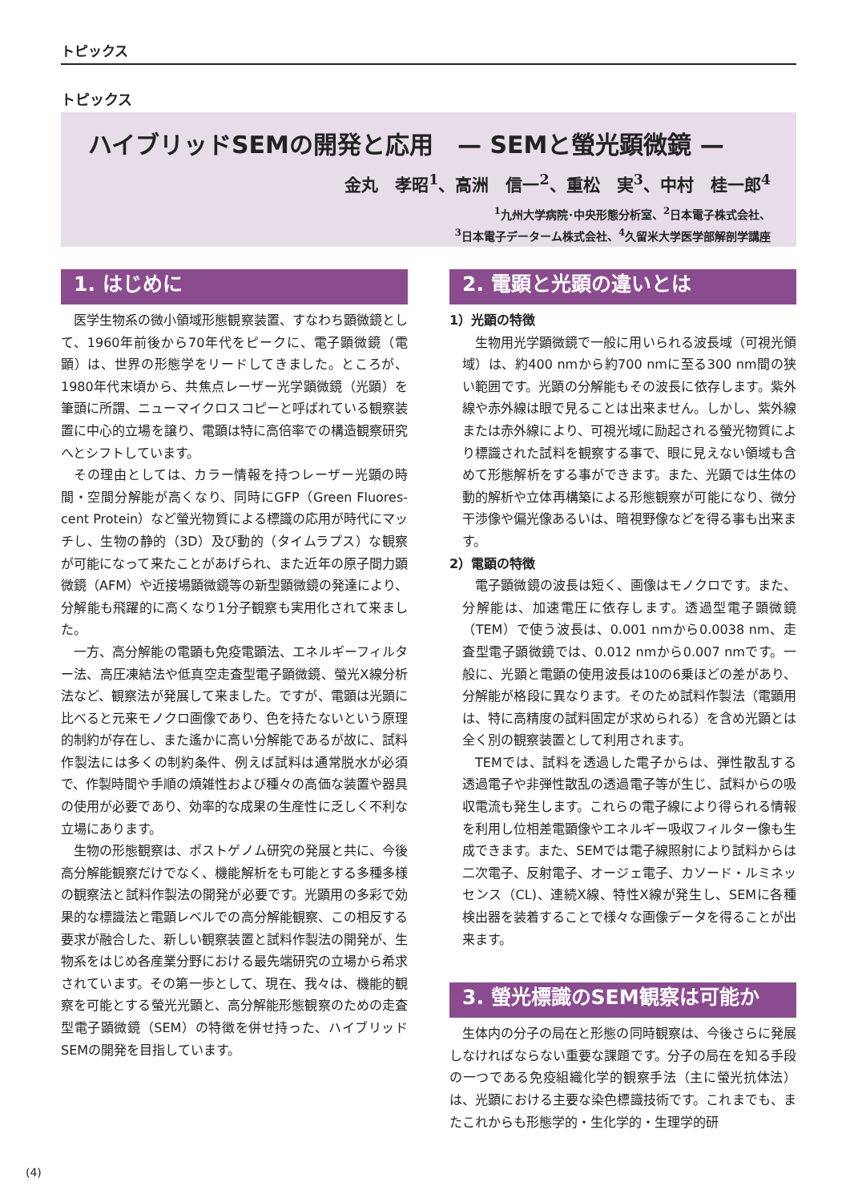トピックス
トピックス
ハイブリッドSEMの開発と応用　— SEMと螢光顕微鏡 —
金丸　孝昭<sup>1</sup>、高洲　信一<sup>2</sup>、重松　実<sup>3</sup>、中村　桂一郎<sup>4</sup>
<sup>1</sup> 九州大学病院･中央形態分析室、<sup>2</sup>日本電子株式会社、
<sup>3</sup> 日本電子データーム株式会社、<sup>4</sup>久留米大学医学部解剖学講座
1. はじめに
医学生物系の微小領域形態観察装置、すなわち顕微鏡として、1960年前後から70年代をピークに、電子顕微鏡（電顕）は、世界の形態学をリードしてきました。ところが、1980年代末頃から、共焦点レーザー光学顕微鏡（光顕）を筆頭に所謂、ニューマイクロスコピーと呼ばれている観察装置に中心的立場を譲り、電顕は特に高倍率での構造観察研究へとシフトしています。
その理由としては、カラー情報を持つレーザー光顕の時間・空間分解能が高くなり、同時にGFP（Green Fluores-cent Protein）など螢光物質による標識の応用が時代にマッチし、生物の静的（3D）及び動的（タイムラプス）な観察が可能になって来たことがあげられ、また近年の原子間力顕微鏡（AFM）や近接場顕微鏡等の新型顕微鏡の発達により、分解能も飛躍的に高くなり1分子観察も実用化されて来ました。
一方、高分解能の電顕も免疫電顕法、エネルギーフィルター法、高圧凍結法や低真空走査型電子顕微鏡、螢光X線分析法など、観察法が発展して来ました。ですが、電顕は光顕に比べると元来モノクロ画像であり、色を持たないという原理的制約が存在し、また遙かに高い分解能であるが故に、試料作製法には多くの制約条件、例えば試料は通常脱水が必須で、作製時間や手順の煩雑性および種々の高価な装置や器具の使用が必要であり、効率的な成果の生産性に乏しく不利な立場にあります。
生物の形態観察は、ポストゲノム研究の発展と共に、今後高分解能観察だけでなく、機能解析をも可能とする多種多様の観察法と試料作製法の開発が必要です。光顕用の多彩で効果的な標識法と電顕レベルでの高分解能観察、この相反する要求が融合した、新しい観察装置と試料作製法の開発が、生物系をはじめ各産業分野における最先端研究の立場から希求されています。その第一歩として、現在、我々は、機能的観察を可能とする螢光光顕と、高分解能形態観察のための走査型電子顕微鏡（SEM）の特徴を併せ持った、ハイブリッドSEMの開発を目指しています。
2. 電顕と光顕の違いとは
1）光顕の特徴
生物用光学顕微鏡で一般に用いられる波長域（可視光領域）は、約400 nmから約700 nmに至る300 nm間の狭い範囲です。光顕の分解能もその波長に依存します。紫外線や赤外線は眼で見ることは出来ません。しかし、紫外線または赤外線により、可視光域に励起される螢光物質により標識された試料を観察する事で、眼に見えない領域も含めて形態解析をする事ができます。また、光顕では生体の動的解析や立体再構築による形態観察が可能になり、微分干渉像や偏光像あるいは、暗視野像などを得る事も出来ます。
2）電顕の特徴
電子顕微鏡の波長は短く、画像はモノクロです。また、分解能は、加速電圧に依存します。透過型電子顕微鏡（TEM）で使う波長は、0.001 nmから0.0038 nm、走査型電子顕微鏡では、0.012 nmから0.007 nmです。一般に、光顕と電顕の使用波長は10の6乗ほどの差があり、分解能が格段に異なります。そのため試料作製法（電顕用は、特に高精度の試料固定が求められる）を含め光顕とは全く別の観察装置として利用されます。
TEMでは、試料を透過した電子からは、弾性散乱する透過電子や非弾性散乱の透過電子等が生じ、試料からの吸収電流も発生します。これらの電子線により得られる情報を利用し位相差電顕像やエネルギー吸収フィルター像も生成できます。また、SEMでは電子線照射により試料からは二次電子、反射電子、オージェ電子、カソード・ルミネッセンス（CL)、連続X線、特性X線が発生し、SEMに各種検出器を装着することで様々な画像データを得ることが出来ます。
3. 螢光標識のSEM観察は可能か
生体内の分子の局在と形態の同時観察は、今後さらに発展しなければならない重要な課題です。分子の局在を知る手段の一つである免疫組織化学的観察手法（主に螢光抗体法）は、光顕における主要な染色標識技術です。これまでも、またこれからも形態学的・生化学的・生理学的研
(4)